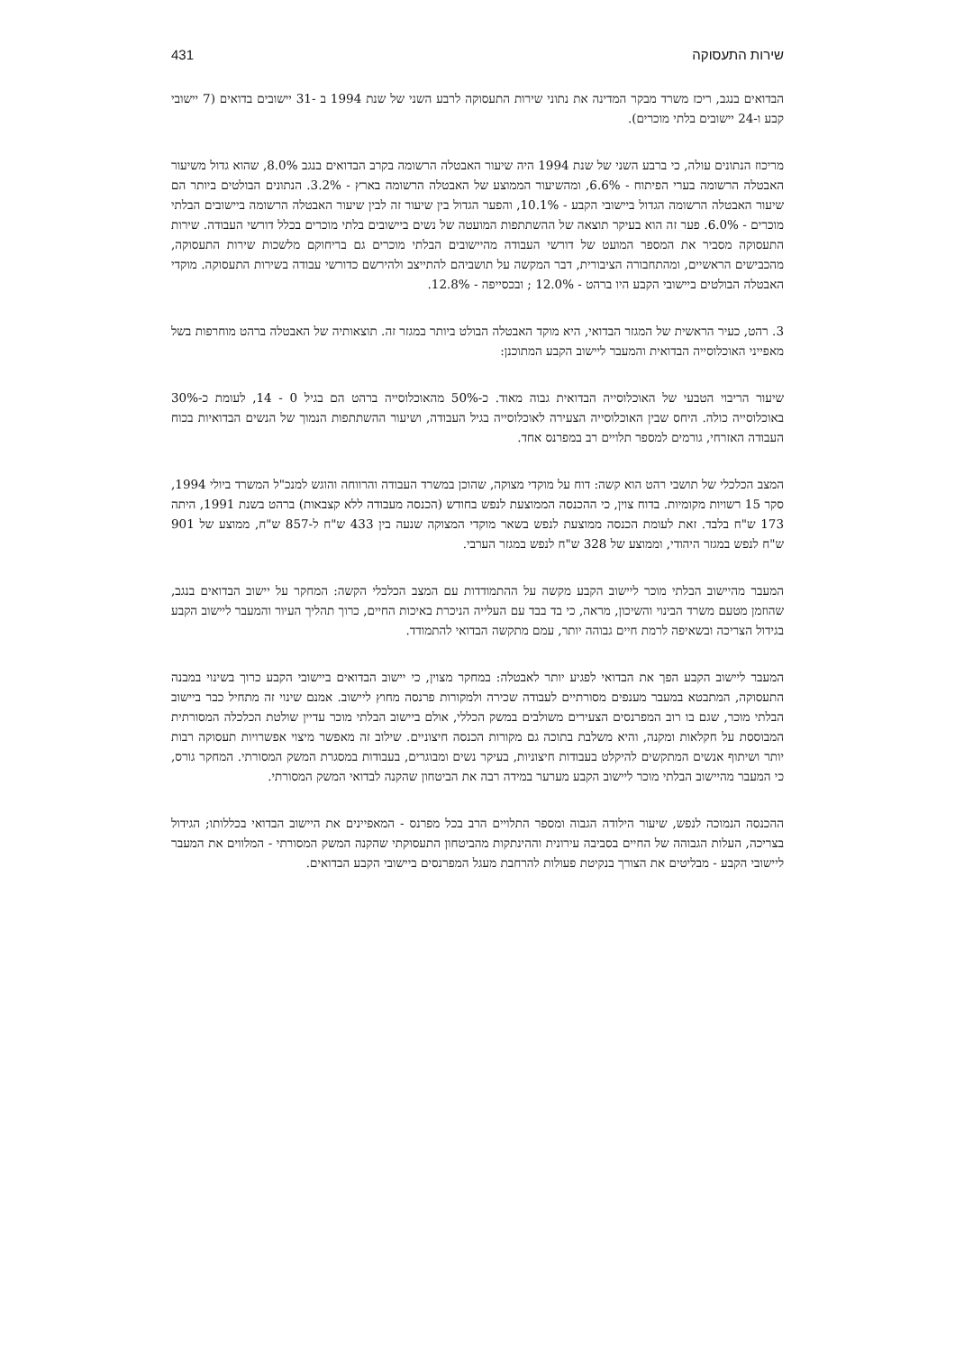שירות התעסוקה 431
הבדואים בנגב, ריכז משרד מבקר המדינה את נתוני שירות התעסוקה לרבע השני של שנת 1994 ב -31 יישובים בדואים (7 יישובי קבע ו-24 יישובים בלתי מוכרים).
מריכוז הנתונים עולה, כי ברבע השני של שנת 1994 היה שיעור האבטלה הרשומה בקרב הבדואים בנגב 8.0%, שהוא גדול משיעור האבטלה הרשומה בערי הפיתוח - 6.6%, ומהשיעור הממוצע של האבטלה הרשומה בארץ - 3.2%. הנתונים הבולטים ביותר הם שיעור האבטלה הרשומה הגדול ביישובי הקבע - 10.1%, והפער הגדול בין שיעור זה לבין שיעור האבטלה הרשומה ביישובים הבלתי מוכרים - 6.0%. פער זה הוא בעיקר תוצאה של ההשתתפות המועטה של נשים ביישובים בלתי מוכרים בכלל דורשי העבודה. שירות התעסוקה מסביר את המספר המועט של דורשי העבודה מהיישובים הבלתי מוכרים גם בריחוקם מלשכות שירות התעסוקה, מהכבישים הראשיים, ומהתחבורה הציבורית, דבר המקשה על תושביהם להתייצב ולהירשם כדורשי עבודה בשירות התעסוקה. מוקדי האבטלה הבולטים ביישובי הקבע היו ברהט - 12.0% ; ובכסייפה - 12.8%.
3. רהט, כעיר הראשית של המגזר הבדואי, היא מוקד האבטלה הבולט ביותר במגזר זה. תוצאותיה של האבטלה ברהט מוחרפות בשל מאפייני האוכלוסייה הבדואית והמעבר ליישוב הקבע המתוכנן:
שיעור הריבוי הטבעי של האוכלוסייה הבדואית גבוה מאוד. כ-50% מהאוכלוסייה ברהט הם בגיל 0 - 14, לעומת כ-30% באוכלוסייה כולה. היחס שבין האוכלוסייה הצעירה לאוכלוסייה בגיל העבודה, ושיעור ההשתתפות הנמוך של הנשים הבדואיות בכוח העבודה האזרחי, גורמים למספר תלויים רב במפרנס אחד.
המצב הכלכלי של תושבי רהט הוא קשה: דוח על מוקדי מצוקה, שהוכן במשרד העבודה והרווחה והוגש למנכ"ל המשרד ביולי 1994, סקר 15 רשויות מקומיות. בדוח צוין, כי ההכנסה הממוצעת לנפש בחודש (הכנסה מעבודה ללא קצבאות) ברהט בשנת 1991, היתה 173 ש"ח בלבד. זאת לעומת הכנסה ממוצעת לנפש בשאר מוקדי המצוקה שנעה בין 433 ש"ח ל-857 ש"ח, ממוצע של 901 ש"ח לנפש במגזר היהודי, וממוצע של 328 ש"ח לנפש במגזר הערבי.
המעבר מהיישוב הבלתי מוכר ליישוב הקבע מקשה על ההתמודדות עם המצב הכלכלי הקשה: המחקר על יישוב הבדואים בנגב, שהוזמן מטעם משרד הבינוי והשיכון, מראה, כי בד בבד עם העלייה הניכרת באיכות החיים, כרוך תהליך העיור והמעבר ליישוב הקבע בגידול הצריכה ובשאיפה לרמת חיים גבוהה יותר, עמם מתקשה הבדואי להתמודד.
המעבר ליישוב הקבע הפך את הבדואי לפגיע יותר לאבטלה: במחקר מצוין, כי יישוב הבדואים ביישובי הקבע כרוך בשינוי במבנה התעסוקה, המתבטא במעבר מענפים מסורתיים לעבודה שכירה ולמקורות פרנסה מחוץ ליישוב. אמנם שינוי זה מתחיל כבר ביישוב הבלתי מוכר, שגם בו רוב המפרנסים הצעירים משולבים במשק הכללי, אולם ביישוב הבלתי מוכר עדיין שולטת הכלכלה המסורתית המבוססת על חקלאות ומקנה, והיא משלבת בתוכה גם מקורות הכנסה חיצוניים. שילוב זה מאפשר מיצוי אפשרויות תעסוקה רבות יותר ושיתוף אנשים המתקשים להיקלט בעבודות חיצוניות, בעיקר נשים ומבוגרים, בעבודות במסגרת המשק המסורתי. המחקר גורס, כי המעבר מהיישוב הבלתי מוכר ליישוב הקבע מערער במידה רבה את הביטחון שהקנה לבדואי המשק המסורתי.
ההכנסה הנמוכה לנפש, שיעור הילודה הגבוה ומספר התלויים הרב בכל מפרנס - המאפיינים את היישוב הבדואי בכללותו; הגידול בצריכה, העלות הגבוהה של החיים בסביבה עירונית וההינתקות מהביטחון התעסוקתי שהקנה המשק המסורתי - המלווים את המעבר ליישובי הקבע - מבליטים את הצורך בנקיטת פעולות להרחבת מעגל המפרנסים ביישובי הקבע הבדואים.